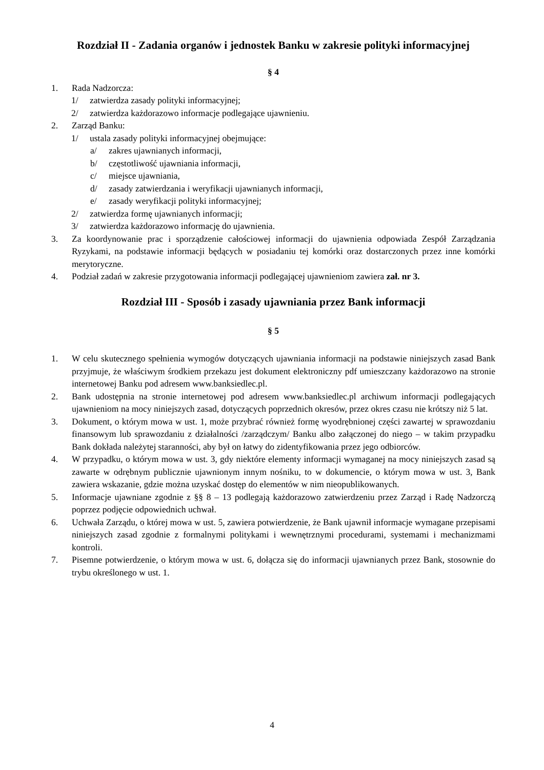Rozdział II - Zadania organów i jednostek Banku w zakresie polityki informacyjnej
§ 4
1. Rada Nadzorcza:
1/ zatwierdza zasady polityki informacyjnej;
2/ zatwierdza każdorazowo informacje podlegające ujawnieniu.
2. Zarząd Banku:
1/ ustala zasady polityki informacyjnej obejmujące:
a/ zakres ujawnianych informacji,
b/ częstotliwość ujawniania informacji,
c/ miejsce ujawniania,
d/ zasady zatwierdzania i weryfikacji ujawnianych informacji,
e/ zasady weryfikacji polityki informacyjnej;
2/ zatwierdza formę ujawnianych informacji;
3/ zatwierdza każdorazowo informację do ujawnienia.
3. Za koordynowanie prac i sporządzenie całościowej informacji do ujawnienia odpowiada Zespół Zarządzania Ryzykami, na podstawie informacji będących w posiadaniu tej komórki oraz dostarczonych przez inne komórki merytoryczne.
4. Podział zadań w zakresie przygotowania informacji podlegającej ujawnieniom zawiera zał. nr 3.
Rozdział III - Sposób i zasady ujawniania przez Bank informacji
§ 5
1. W celu skutecznego spełnienia wymogów dotyczących ujawniania informacji na podstawie niniejszych zasad Bank przyjmuje, że właściwym środkiem przekazu jest dokument elektroniczny pdf umieszczany każdorazowo na stronie internetowej Banku pod adresem www.banksiedlec.pl.
2. Bank udostępnia na stronie internetowej pod adresem www.banksiedlec.pl archiwum informacji podlegających ujawnieniom na mocy niniejszych zasad, dotyczących poprzednich okresów, przez okres czasu nie krótszy niż 5 lat.
3. Dokument, o którym mowa w ust. 1, może przybrać również formę wyodrębnionej części zawartej w sprawozdaniu finansowym lub sprawozdaniu z działalności /zarządczym/ Banku albo załączonej do niego – w takim przypadku Bank dokłada należytej staranności, aby był on łatwy do zidentyfikowania przez jego odbiorców.
4. W przypadku, o którym mowa w ust. 3, gdy niektóre elementy informacji wymaganej na mocy niniejszych zasad są zawarte w odrębnym publicznie ujawnionym innym nośniku, to w dokumencie, o którym mowa w ust. 3, Bank zawiera wskazanie, gdzie można uzyskać dostęp do elementów w nim nieopublikowanych.
5. Informacje ujawniane zgodnie z §§ 8 – 13 podlegają każdorazowo zatwierdzeniu przez Zarząd i Radę Nadzorczą poprzez podjęcie odpowiednich uchwał.
6. Uchwała Zarządu, o której mowa w ust. 5, zawiera potwierdzenie, że Bank ujawnił informacje wymagane przepisami niniejszych zasad zgodnie z formalnymi politykami i wewnętrznymi procedurami, systemami i mechanizmami kontroli.
7. Pisemne potwierdzenie, o którym mowa w ust. 6, dołącza się do informacji ujawnianych przez Bank, stosownie do trybu określonego w ust. 1.
4